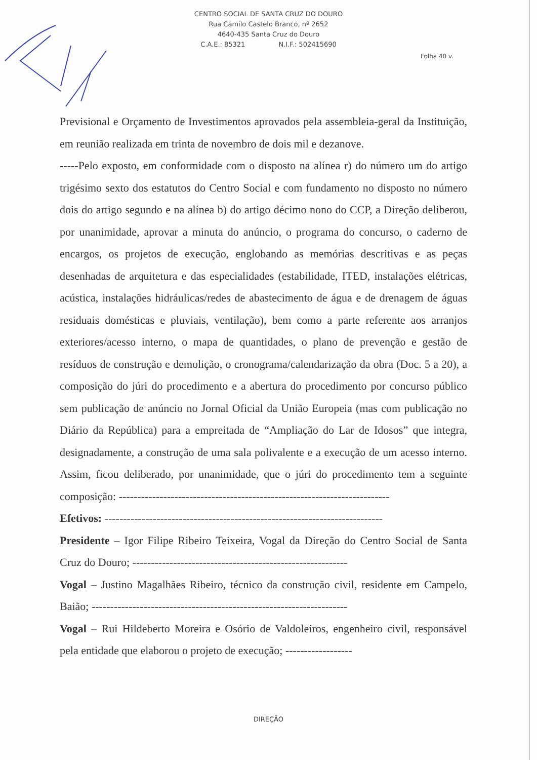CENTRO SOCIAL DE SANTA CRUZ DO DOURO
Rua Camilo Castelo Branco, nº 2652
4640-435 Santa Cruz do Douro
C.A.E.: 85321 N.I.F.: 502415690
Folha 40 v.
Previsional e Orçamento de Investimentos aprovados pela assembleia-geral da Instituição, em reunião realizada em trinta de novembro de dois mil e dezanove.
-----Pelo exposto, em conformidade com o disposto na alínea r) do número um do artigo trigésimo sexto dos estatutos do Centro Social e com fundamento no disposto no número dois do artigo segundo e na alínea b) do artigo décimo nono do CCP, a Direção deliberou, por unanimidade, aprovar a minuta do anúncio, o programa do concurso, o caderno de encargos, os projetos de execução, englobando as memórias descritivas e as peças desenhadas de arquitetura e das especialidades (estabilidade, ITED, instalações elétricas, acústica, instalações hidráulicas/redes de abastecimento de água e de drenagem de águas residuais domésticas e pluviais, ventilação), bem como a parte referente aos arranjos exteriores/acesso interno, o mapa de quantidades, o plano de prevenção e gestão de resíduos de construção e demolição, o cronograma/calendarização da obra (Doc. 5 a 20), a composição do júri do procedimento e a abertura do procedimento por concurso público sem publicação de anúncio no Jornal Oficial da União Europeia (mas com publicação no Diário da República) para a empreitada de “Ampliação do Lar de Idosos” que integra, designadamente, a construção de uma sala polivalente e a execução de um acesso interno. Assim, ficou deliberado, por unanimidade, que o júri do procedimento tem a seguinte composição: -------------------------------------------------------------------------
Efetivos: ---------------------------------------------------------------------------
Presidente – Igor Filipe Ribeiro Teixeira, Vogal da Direção do Centro Social de Santa Cruz do Douro; ----------------------------------------------------------
Vogal – Justino Magalhães Ribeiro, técnico da construção civil, residente em Campelo, Baião; ---------------------------------------------------------------------
Vogal – Rui Hildeberto Moreira e Osório de Valdoleiros, engenheiro civil, responsável pela entidade que elaborou o projeto de execução; ------------------
DIREÇÃO